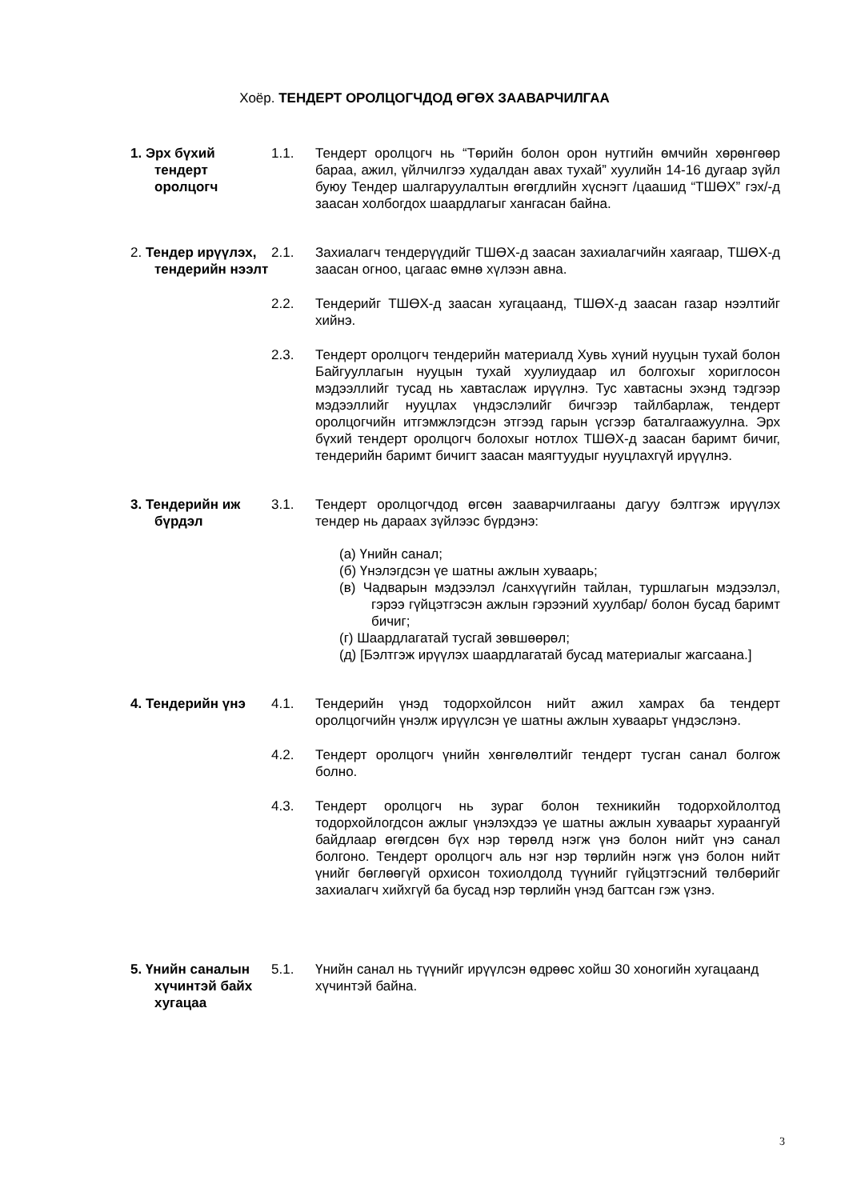Хоёр. ТЕНДЕРТ ОРОЛЦОГЧДОД ӨГӨХ ЗААВАРЧИЛГАА
1. Эрх бүхий тендерт оролцогч
1.1. Тендерт оролцогч нь “Төрийн болон орон нутгийн өмчийн хөрөнгөөр бараа, ажил, үйлчилгээ худалдан авах тухай” хуулийн 14-16 дугаар зүйл буюу Тендер шалгаруулалтын өгөгдлийн хүснэгт /цаашид “ТШӨХ” гэх/-д заасан холбогдох шаардлагыг хангасан байна.
2. Тендер ирүүлэх, тендерийн нээлт
2.1. Захиалагч тендерүүдийг ТШӨХ-д заасан захиалагчийн хаягаар, ТШӨХ-д заасан огноо, цагаас өмнө хүлээн авна.
2.2. Тендерийг ТШӨХ-д заасан хугацаанд, ТШӨХ-д заасан газар нээлтийг хийнэ.
2.3. Тендерт оролцогч тендерийн материалд Хувь хүний нууцын тухай болон Байгууллагын нууцын тухай хуулиудаар ил болгохыг хориглосон мэдээллийг тусад нь хавтаслаж ирүүлнэ. Тус хавтасны эхэнд тэдгээр мэдээллийг нууцлах үндэслэлийг бичгээр тайлбарлаж, тендерт оролцогчийн итгэмжлэгдсэн этгээд гарын үсгээр баталгаажуулна. Эрх бүхий тендерт оролцогч болохыг нотлох ТШӨХ-д заасан баримт бичиг, тендерийн баримт бичигт заасан маягтуудыг нууцлахгүй ирүүлнэ.
3. Тендерийн иж бүрдэл
3.1. Тендерт оролцогчдод өгсөн зааварчилгааны дагуу бэлтгэж ирүүлэх тендер нь дараах зүйлээс бүрдэнэ:
(а) Үнийн санал;
(б) Үнэлэгдсэн үе шатны ажлын хуваарь;
(в) Чадварын мэдээлэл /санхүүгийн тайлан, туршлагын мэдээлэл, гэрээ гүйцэтгэсэн ажлын гэрээний хуулбар/ болон бусад баримт бичиг;
(г) Шаардлагатай тусгай зөвшөөрөл;
(д) [Бэлтгэж ирүүлэх шаардлагатай бусад материалыг жагсаана.]
4. Тендерийн үнэ 4.1. Тендерийн үнэд тодорхойлсон нийт ажил хамрах ба тендерт оролцогчийн үнэлж ирүүлсэн үе шатны ажлын хуваарьт үндэслэнэ.
4.2. Тендерт оролцогч үнийн хөнгөлөлтийг тендерт тусган санал болгож болно.
4.3. Тендерт оролцогч нь зураг болон техникийн тодорхойлолтод тодорхойлогдсон ажлыг үнэлэхдээ үе шатны ажлын хуваарьт хураангуй байдлаар өгөгдсөн бүх нэр төрөлд нэгж үнэ болон нийт үнэ санал болгоно. Тендерт оролцогч аль нэг нэр төрлийн нэгж үнэ болон нийт үнийг бөглөөгүй орхисон тохиолдолд түүнийг гүйцэтгэсний төлбөрийг захиалагч хийхгүй ба бусад нэр төрлийн үнэд багтсан гэж үзнэ.
5. Үнийн саналын хүчинтэй байх хугацаа
5.1. Үнийн санал нь түүнийг ирүүлсэн өдрөөс хойш 30 хоногийн хугацаанд хүчинтэй байна.
3